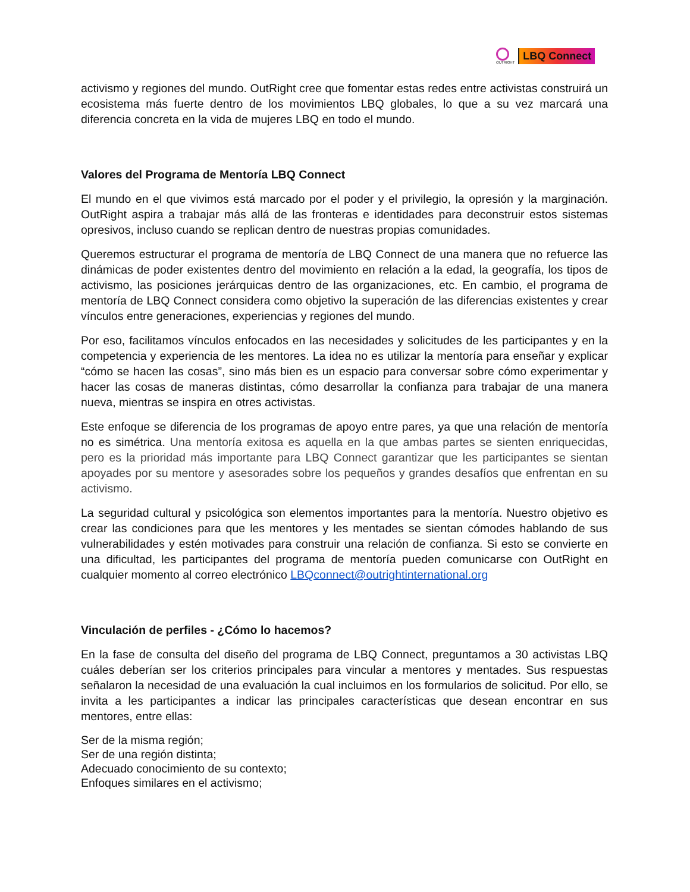OUTRIGHT
LBQ Connect
activismo y regiones del mundo. OutRight cree que fomentar estas redes entre activistas construirá un ecosistema más fuerte dentro de los movimientos LBQ globales, lo que a su vez marcará una diferencia concreta en la vida de mujeres LBQ en todo el mundo.
Valores del Programa de Mentoría LBQ Connect
El mundo en el que vivimos está marcado por el poder y el privilegio, la opresión y la marginación. OutRight aspira a trabajar más allá de las fronteras e identidades para deconstruir estos sistemas opresivos, incluso cuando se replican dentro de nuestras propias comunidades.
Queremos estructurar el programa de mentoría de LBQ Connect de una manera que no refuerce las dinámicas de poder existentes dentro del movimiento en relación a la edad, la geografía, los tipos de activismo, las posiciones jerárquicas dentro de las organizaciones, etc. En cambio, el programa de mentoría de LBQ Connect considera como objetivo la superación de las diferencias existentes y crear vínculos entre generaciones, experiencias y regiones del mundo.
Por eso, facilitamos vínculos enfocados en las necesidades y solicitudes de les participantes y en la competencia y experiencia de les mentores. La idea no es utilizar la mentoría para enseñar y explicar “cómo se hacen las cosas”, sino más bien es un espacio para conversar sobre cómo experimentar y hacer las cosas de maneras distintas, cómo desarrollar la confianza para trabajar de una manera nueva, mientras se inspira en otres activistas.
Este enfoque se diferencia de los programas de apoyo entre pares, ya que una relación de mentoría no es simétrica. Una mentoría exitosa es aquella en la que ambas partes se sienten enriquecidas, pero es la prioridad más importante para LBQ Connect garantizar que les participantes se sientan apoyades por su mentore y asesorades sobre los pequeños y grandes desafíos que enfrentan en su activismo.
La seguridad cultural y psicológica son elementos importantes para la mentoría. Nuestro objetivo es crear las condiciones para que les mentores y les mentades se sientan cómodes hablando de sus vulnerabilidades y estén motivades para construir una relación de confianza. Si esto se convierte en una dificultad, les participantes del programa de mentoría pueden comunicarse con OutRight en cualquier momento al correo electrónico LBQconnect@outrightinternational.org
Vinculación de perfiles - ¿Cómo lo hacemos?
En la fase de consulta del diseño del programa de LBQ Connect, preguntamos a 30 activistas LBQ cuáles deberían ser los criterios principales para vincular a mentores y mentades. Sus respuestas señalaron la necesidad de una evaluación la cual incluimos en los formularios de solicitud. Por ello, se invita a les participantes a indicar las principales características que desean encontrar en sus mentores, entre ellas:
Ser de la misma región;
Ser de una región distinta;
Adecuado conocimiento de su contexto;
Enfoques similares en el activismo;